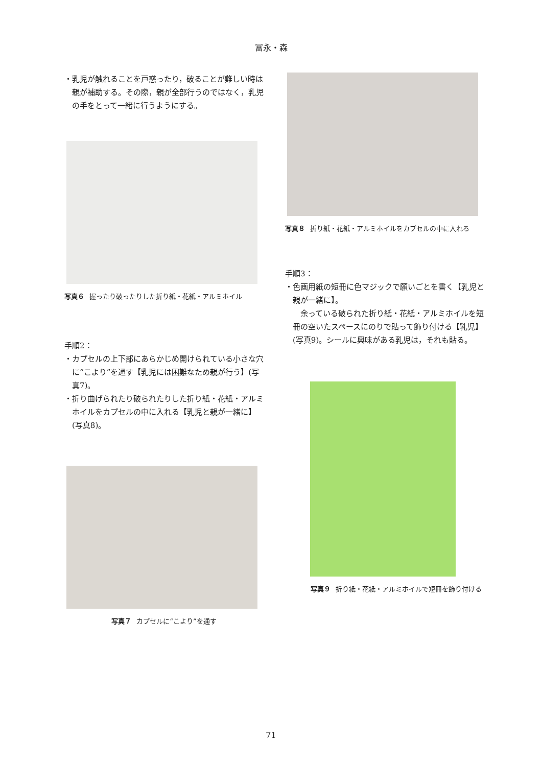冨永・森
・乳児が触れることを戸惑ったり，破ることが難しい時は親が補助する。その際，親が全部行うのではなく，乳児の手をとって一緒に行うようにする。
写真６ 握ったり破ったりした折り紙・花紙・アルミホイル
手順2：
・カプセルの上下部にあらかじめ開けられている小さな穴に“こより”を通す【乳児には困難なため親が行う】(写真7)。
・折り曲げられたり破られたりした折り紙・花紙・アルミホイルをカプセルの中に入れる【乳児と親が一緒に】(写真8)。
写真７ カプセルに“こより”を通す
写真８ 折り紙・花紙・アルミホイルをカプセルの中に入れる
手順3：
・色画用紙の短冊に色マジックで願いごとを書く【乳児と親が一緒に】。
余っている破られた折り紙・花紙・アルミホイルを短冊の空いたスペースにのりで貼って飾り付ける【乳児】(写真9)。シールに興味がある乳児は，それも貼る。
写真９ 折り紙・花紙・アルミホイルで短冊を飾り付ける
71